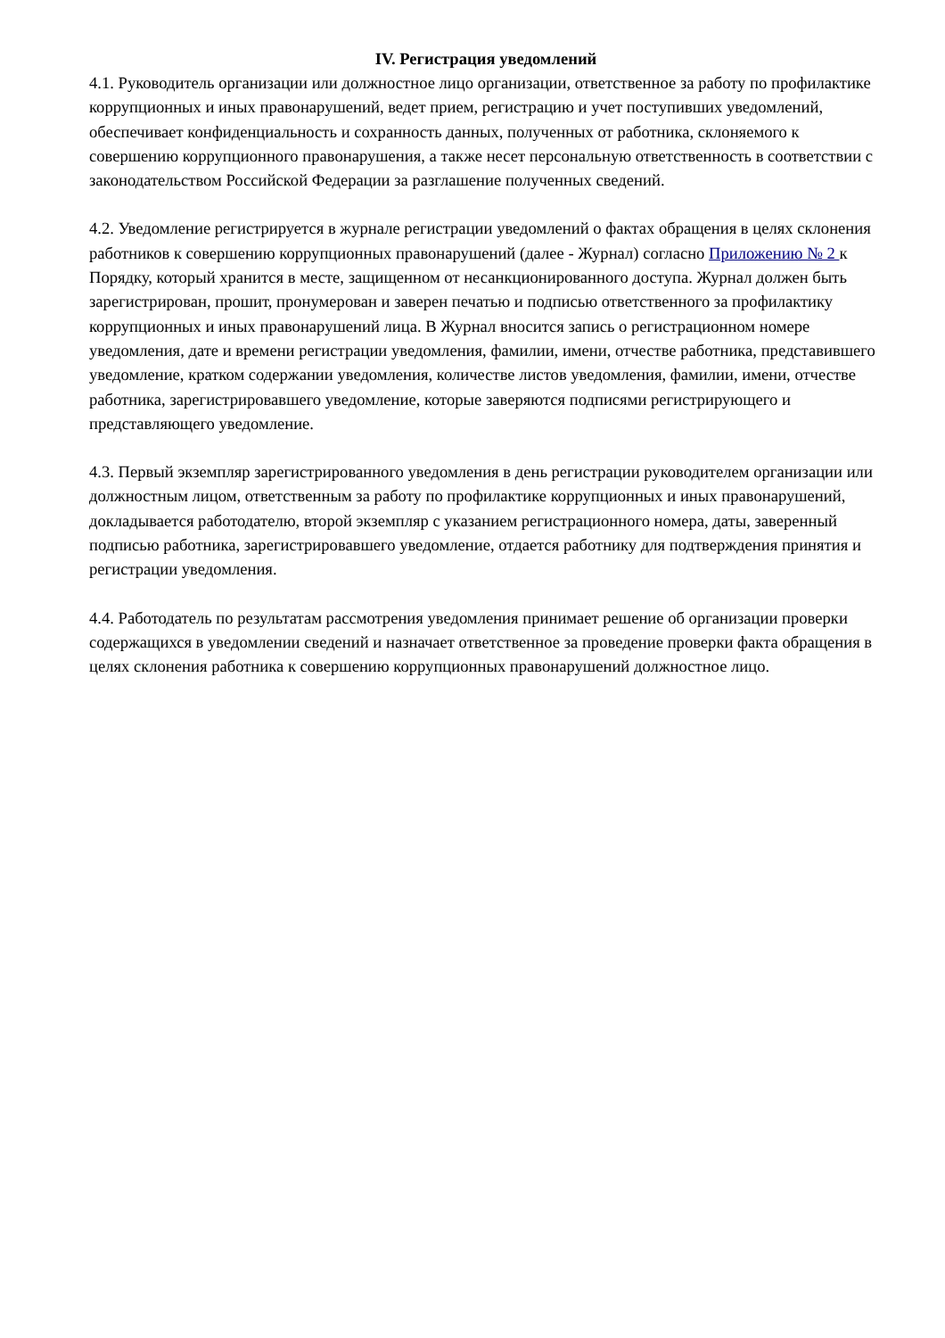IV. Регистрация уведомлений
4.1. Руководитель организации или должностное лицо организации, ответственное за работу по профилактике коррупционных и иных правонарушений, ведет прием, регистрацию и учет поступивших уведомлений, обеспечивает конфиденциальность и сохранность данных, полученных от работника, склоняемого к совершению коррупционного правонарушения, а также несет персональную ответственность в соответствии с законодательством Российской Федерации за разглашение полученных сведений.
4.2. Уведомление регистрируется в журнале регистрации уведомлений о фактах обращения в целях склонения работников к совершению коррупционных правонарушений (далее - Журнал) согласно Приложению № 2 к Порядку, который хранится в месте, защищенном от несанкционированного доступа. Журнал должен быть зарегистрирован, прошит, пронумерован и заверен печатью и подписью ответственного за профилактику коррупционных и иных правонарушений лица. В Журнал вносится запись о регистрационном номере уведомления, дате и времени регистрации уведомления, фамилии, имени, отчестве работника, представившего уведомление, кратком содержании уведомления, количестве листов уведомления, фамилии, имени, отчестве работника, зарегистрировавшего уведомление, которые заверяются подписями регистрирующего и представляющего уведомление.
4.3. Первый экземпляр зарегистрированного уведомления в день регистрации руководителем организации или должностным лицом, ответственным за работу по профилактике коррупционных и иных правонарушений, докладывается работодателю, второй экземпляр с указанием регистрационного номера, даты, заверенный подписью работника, зарегистрировавшего уведомление, отдается работнику для подтверждения принятия и регистрации уведомления.
4.4. Работодатель по результатам рассмотрения уведомления принимает решение об организации проверки содержащихся в уведомлении сведений и назначает ответственное за проведение проверки факта обращения в целях склонения работника к совершению коррупционных правонарушений должностное лицо.